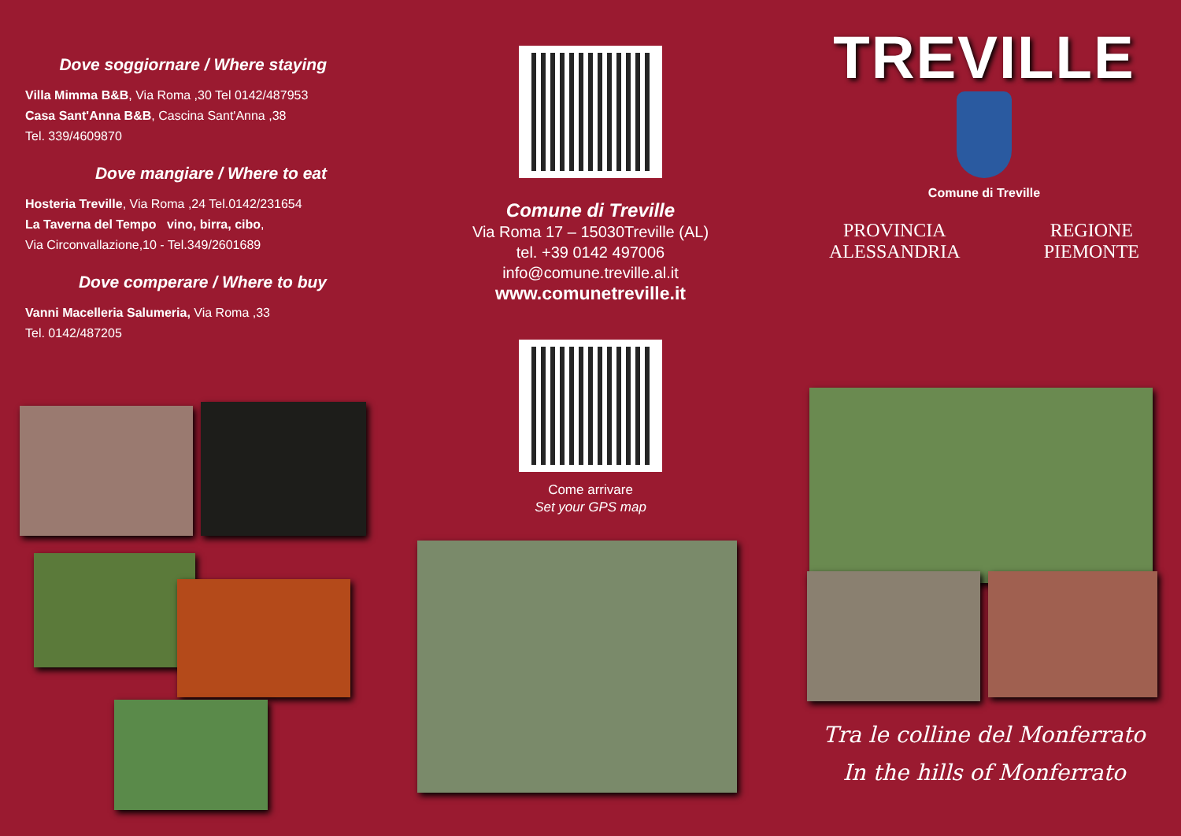Dove soggiornare / Where staying
Villa Mimma B&B, Via Roma ,30 Tel 0142/487953
Casa Sant'Anna B&B, Cascina Sant'Anna ,38
Tel. 339/4609870
Dove mangiare / Where to eat
Hosteria Treville, Via Roma ,24 Tel.0142/231654
La Taverna del Tempo vino, birra, cibo,
Via Circonvallazione,10 - Tel.349/2601689
Dove comperare / Where to buy
Vanni Macelleria Salumeria, Via Roma ,33
Tel. 0142/487205
Comune di Treville
Via Roma 17 – 15030Treville (AL)
tel. +39 0142 497006
info@comune.treville.al.it
www.comunetreville.it
Come arrivare
Set your GPS map
TREVILLE
Comune di Treville
PROVINCIA
ALESSANDRIA REGIONE
PIEMONTE
Tra le colline del Monferrato
In the hills of Monferrato